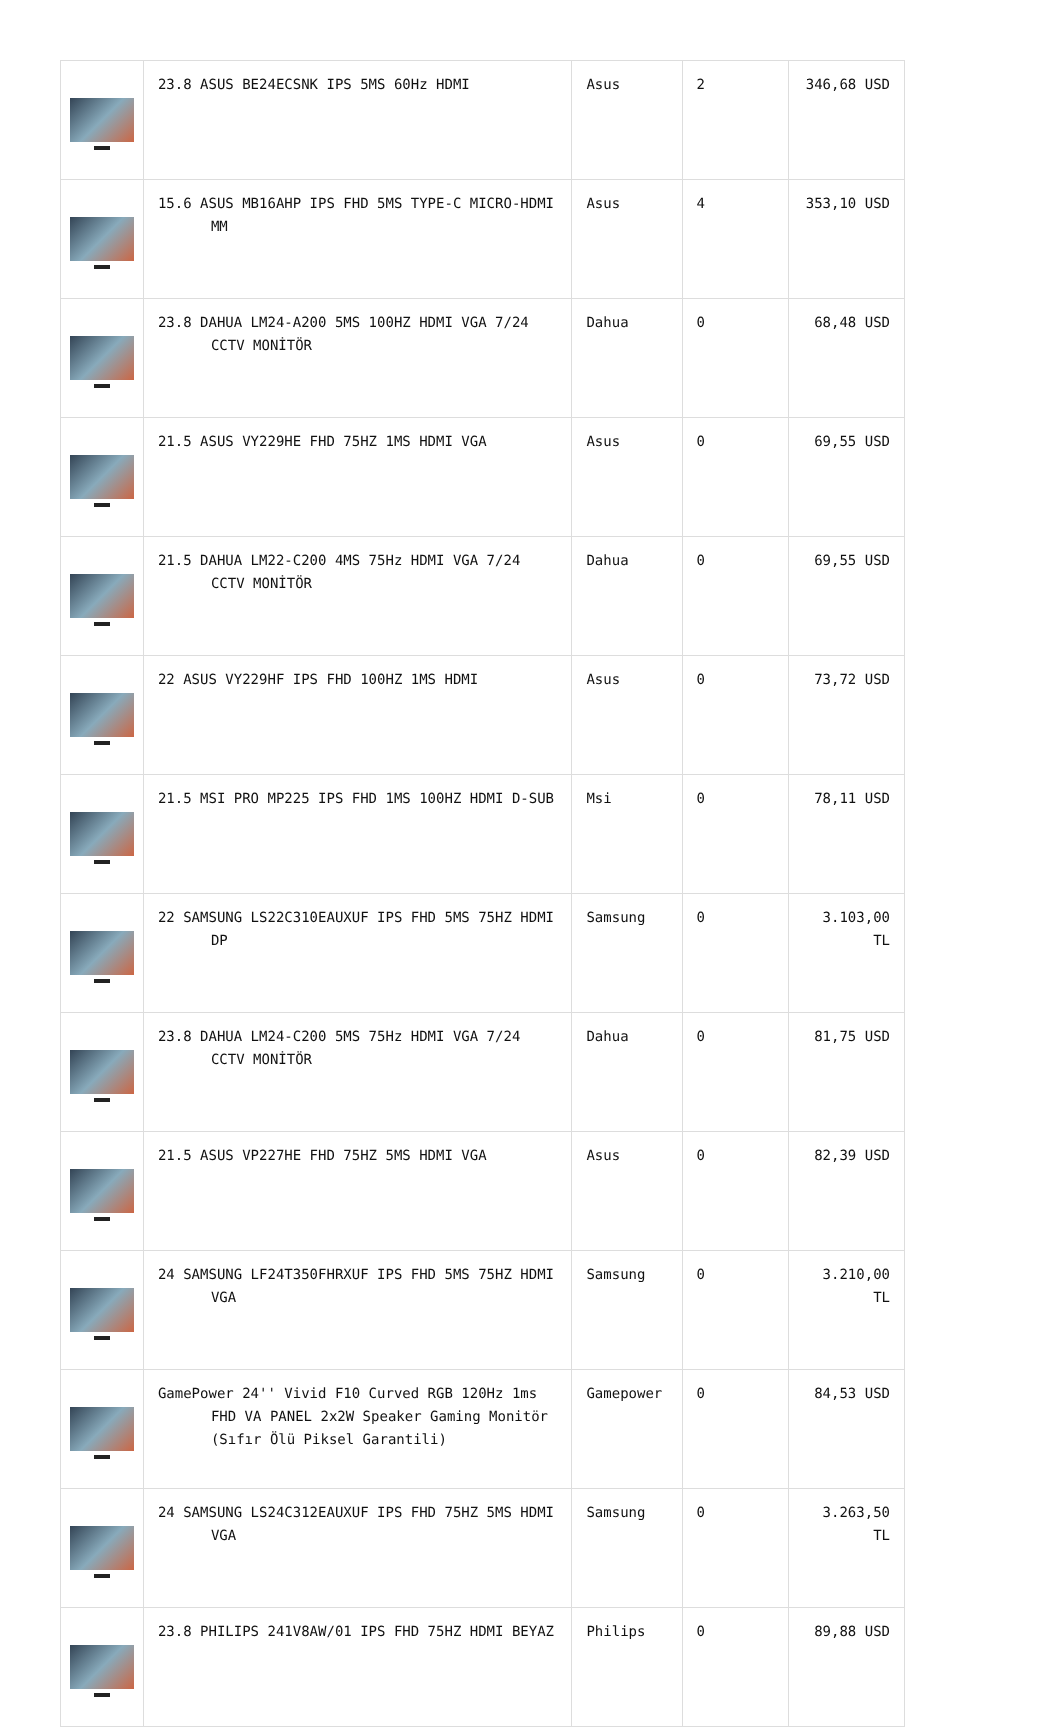| | 23.8 ASUS BE24ECSNK IPS 5MS 60Hz HDMI | Asus | 2 | 346,68 USD |
| | 15.6 ASUS MB16AHP IPS FHD 5MS TYPE-C MICRO-HDMI MM | Asus | 4 | 353,10 USD |
| | 23.8 DAHUA LM24-A200 5MS 100HZ HDMI VGA 7/24 CCTV MONİTÖR | Dahua | 0 | 68,48 USD |
| | 21.5 ASUS VY229HE FHD 75HZ 1MS HDMI VGA | Asus | 0 | 69,55 USD |
| | 21.5 DAHUA LM22-C200 4MS 75Hz HDMI VGA 7/24 CCTV MONİTÖR | Dahua | 0 | 69,55 USD |
| | 22 ASUS VY229HF IPS FHD 100HZ 1MS HDMI | Asus | 0 | 73,72 USD |
| | 21.5 MSI PRO MP225 IPS FHD 1MS 100HZ HDMI D-SUB | Msi | 0 | 78,11 USD |
| | 22 SAMSUNG LS22C310EAUXUF IPS FHD 5MS 75HZ HDMI DP | Samsung | 0 | 3.103,00 TL |
| | 23.8 DAHUA LM24-C200 5MS 75Hz HDMI VGA 7/24 CCTV MONİTÖR | Dahua | 0 | 81,75 USD |
| | 21.5 ASUS VP227HE FHD 75HZ 5MS HDMI VGA | Asus | 0 | 82,39 USD |
| | 24 SAMSUNG LF24T350FHRXUF IPS FHD 5MS 75HZ HDMI VGA | Samsung | 0 | 3.210,00 TL |
| | GamePower 24'' Vivid F10 Curved RGB 120Hz 1ms FHD VA PANEL 2x2W Speaker Gaming Monitör (Sıfır Ölü Piksel Garantili) | Gamepower | 0 | 84,53 USD |
| | 24 SAMSUNG LS24C312EAUXUF IPS FHD 75HZ 5MS HDMI VGA | Samsung | 0 | 3.263,50 TL |
| | 23.8 PHILIPS 241V8AW/01 IPS FHD 75HZ HDMI BEYAZ | Philips | 0 | 89,88 USD |